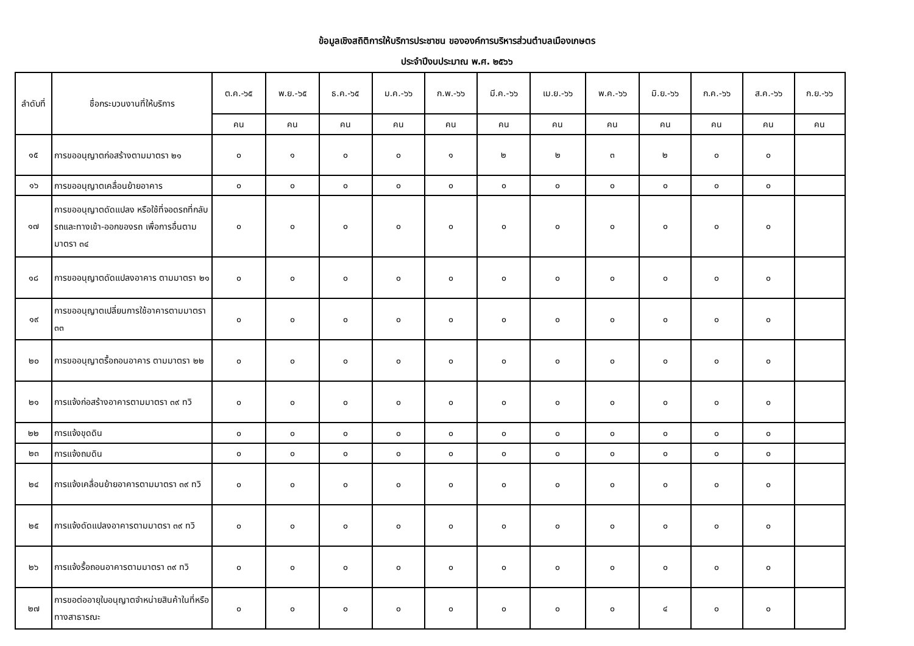ข้อมูลเชิงสถิติการให้บริการประชาชน ขององค์การบริหารส่วนตำบลเมืองเกษตร
ประจำปีงบประมาณ พ.ศ. ๒๕๖๖
| ลำดับที่ | ชื่อกระบวนงานที่ให้บริการ | ต.ค.-๖๕ | พ.ย.-๖๕ | ธ.ค.-๖๕ | ม.ค.-๖๖ | ก.พ.-๖๖ | มี.ค.-๖๖ | เม.ย.-๖๖ | พ.ค.-๖๖ | มิ.ย.-๖๖ | ก.ค.-๖๖ | ส.ค.-๖๖ | ก.ย.-๖๖ |
| --- | --- | --- | --- | --- | --- | --- | --- | --- | --- | --- | --- | --- | --- |
| | | คน | คน | คน | คน | คน | คน | คน | คน | คน | คน | คน | คน |
| ๑๕ | การขออนุญาตก่อสร้างตามมาตรา ๒๑ | ๐ | ๑ | ๐ | ๐ | ๑ | ๒ | ๒ | ๓ | ๒ | ๐ | ๐ | |
| ๑๖ | การขออนุญาตเคลื่อนย้ายอาคาร | ๐ | ๐ | ๐ | ๐ | ๐ | ๐ | ๐ | ๐ | ๐ | ๐ | ๐ | |
| ๑๗ | การขออนุญาตดัดแปลง หรือใช้ที่จอดรถที่กลับรถและทางเข้า-ออกของรถ เพื่อการอื่นตามมาตรา ๓๔ | ๐ | ๐ | ๐ | ๐ | ๐ | ๐ | ๐ | ๐ | ๐ | ๐ | ๐ | |
| ๑๘ | การขออนุญาตดัดแปลงอาคาร ตามมาตรา ๒๑ | ๐ | ๐ | ๐ | ๐ | ๐ | ๐ | ๐ | ๐ | ๐ | ๐ | ๐ | |
| ๑๙ | การขออนุญาตเปลี่ยนการใช้อาคารตามมาตรา ๓๓ | ๐ | ๐ | ๐ | ๐ | ๐ | ๐ | ๐ | ๐ | ๐ | ๐ | ๐ | |
| ๒๐ | การขออนุญาตรื้อถอนอาคาร ตามมาตรา ๒๒ | ๐ | ๐ | ๐ | ๐ | ๐ | ๐ | ๐ | ๐ | ๐ | ๐ | ๐ | |
| ๒๑ | การแจ้งก่อสร้างอาคารตามมาตรา ๓๙ ทวิ | ๐ | ๐ | ๐ | ๐ | ๐ | ๐ | ๐ | ๐ | ๐ | ๐ | ๐ | |
| ๒๒ | การแจ้งขุดดิน | ๐ | ๐ | ๐ | ๐ | ๐ | ๐ | ๐ | ๐ | ๐ | ๐ | ๐ | |
| ๒๓ | การแจ้งถมดิน | ๐ | ๐ | ๐ | ๐ | ๐ | ๐ | ๐ | ๐ | ๐ | ๐ | ๐ | |
| ๒๔ | การแจ้งเคลื่อนย้ายอาคารตามมาตรา ๓๙ ทวิ | ๐ | ๐ | ๐ | ๐ | ๐ | ๐ | ๐ | ๐ | ๐ | ๐ | ๐ | |
| ๒๕ | การแจ้งดัดแปลงอาคารตามมาตรา ๓๙ ทวิ | ๐ | ๐ | ๐ | ๐ | ๐ | ๐ | ๐ | ๐ | ๐ | ๐ | ๐ | |
| ๒๖ | การแจ้งรื้อถอนอาคารตามมาตรา ๓๙ ทวิ | ๐ | ๐ | ๐ | ๐ | ๐ | ๐ | ๐ | ๐ | ๐ | ๐ | ๐ | |
| ๒๗ | การขอต่ออายุใบอนุญาตจำหน่ายสินค้าในที่หรือทางสาธารณะ | ๐ | ๐ | ๐ | ๐ | ๐ | ๐ | ๐ | ๐ | ๔ | ๐ | ๐ | |